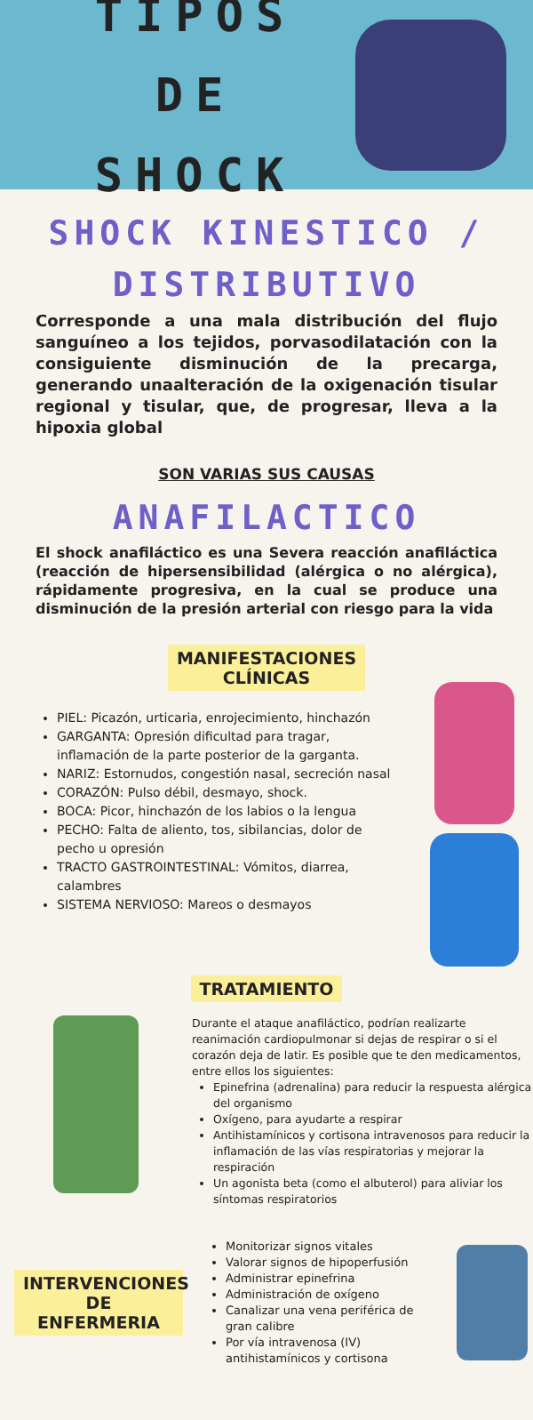TIPOS DE SHOCK
SHOCK KINESTICO / DISTRIBUTIVO
Corresponde a una mala distribución del flujo sanguíneo a los tejidos, porvasodilatación con la consiguiente disminución de la precarga, generando unaalteración de la oxigenación tisular regional y tisular, que, de progresar, lleva a la hipoxia global
SON VARIAS SUS CAUSAS
ANAFILACTICO
El shock anafiláctico es una Severa reacción anafiláctica (reacción de hipersensibilidad (alérgica o no alérgica), rápidamente progresiva, en la cual se produce una disminución de la presión arterial con riesgo para la vida
MANIFESTACIONES
CLÍNICAS
PIEL: Picazón, urticaria, enrojecimiento, hinchazón
GARGANTA: Opresión dificultad para tragar, inflamación de la parte posterior de la garganta.
NARIZ: Estornudos, congestión nasal, secreción nasal
CORAZÓN: Pulso débil, desmayo, shock.
BOCA: Picor, hinchazón de los labios o la lengua
PECHO: Falta de aliento, tos, sibilancias, dolor de pecho u opresión
TRACTO GASTROINTESTINAL: Vómitos, diarrea, calambres
SISTEMA NERVIOSO: Mareos o desmayos
TRATAMIENTO
Durante el ataque anafiláctico, podrían realizarte reanimación cardiopulmonar si dejas de respirar o si el corazón deja de latir. Es posible que te den medicamentos, entre ellos los siguientes:
Epinefrina (adrenalina) para reducir la respuesta alérgica del organismo
Oxígeno, para ayudarte a respirar
Antihistamínicos y cortisona intravenosos para reducir la inflamación de las vías respiratorias y mejorar la respiración
Un agonista beta (como el albuterol) para aliviar los síntomas respiratorios
INTERVENCIONES DE ENFERMERIA
Monitorizar signos vitales
Valorar signos de hipoperfusión
Administrar epinefrina
Administración de oxígeno
Canalizar una vena periférica de gran calibre
Por vía intravenosa (IV) antihistamínicos y cortisona